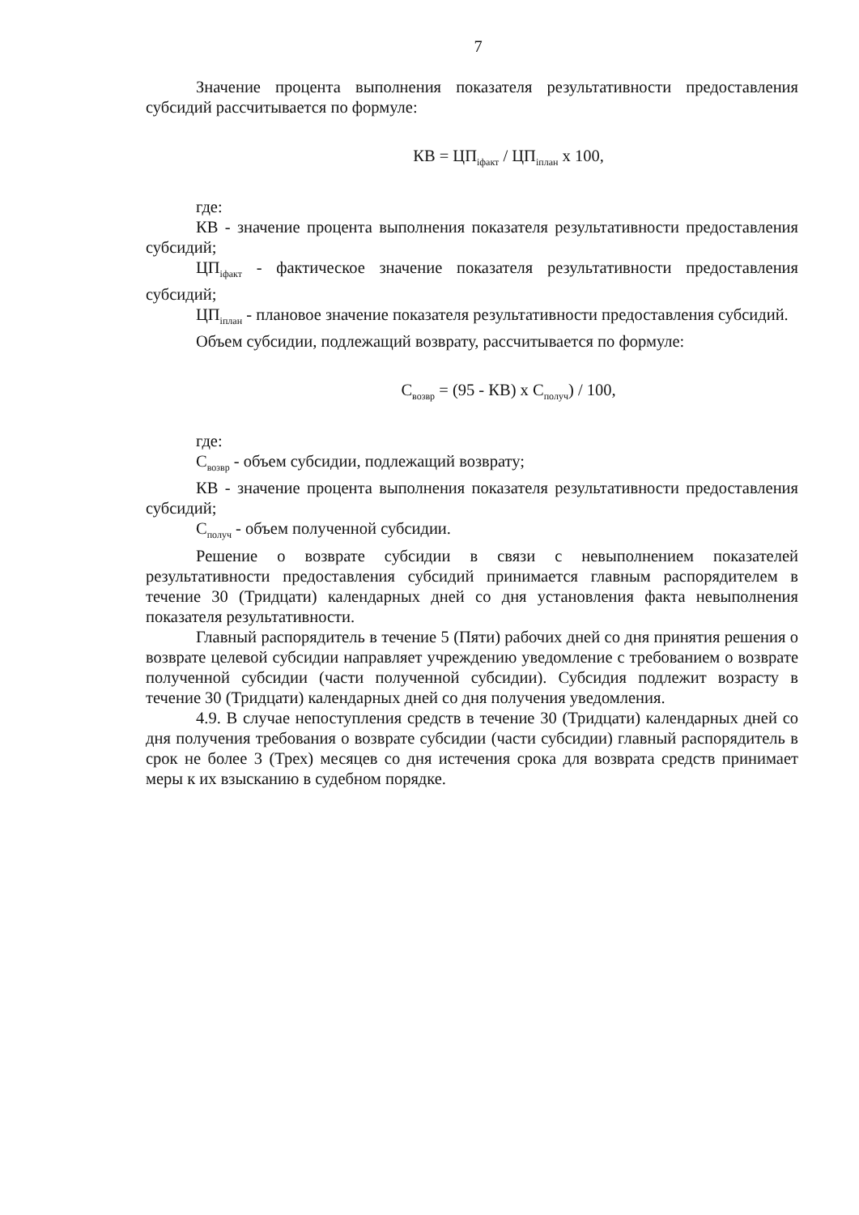7
Значение процента выполнения показателя результативности предоставления субсидий рассчитывается по формуле:
КВ = ЦП<sub>iфакт</sub> / ЦП<sub>iплан</sub> x 100,
где:
КВ - значение процента выполнения показателя результативности предоставления субсидий;
ЦП<sub>iфакт</sub> - фактическое значение показателя результативности предоставления субсидий;
ЦП<sub>iплан</sub> - плановое значение показателя результативности предоставления субсидий.
Объем субсидии, подлежащий возврату, рассчитывается по формуле:
С<sub>возвр</sub> = (95 - КВ) x С<sub>получ</sub>) / 100,
где:
С<sub>возвр</sub> - объем субсидии, подлежащий возврату;
КВ - значение процента выполнения показателя результативности предоставления субсидий;
С<sub>получ</sub> - объем полученной субсидии.
Решение о возврате субсидии в связи с невыполнением показателей результативности предоставления субсидий принимается главным распорядителем в течение 30 (Тридцати) календарных дней со дня установления факта невыполнения показателя результативности.
Главный распорядитель в течение 5 (Пяти) рабочих дней со дня принятия решения о возврате целевой субсидии направляет учреждению уведомление с требованием о возврате полученной субсидии (части полученной субсидии). Субсидия подлежит возрасту в течение 30 (Тридцати) календарных дней со дня получения уведомления.
4.9. В случае непоступления средств в течение 30 (Тридцати) календарных дней со дня получения требования о возврате субсидии (части субсидии) главный распорядитель в срок не более 3 (Трех) месяцев со дня истечения срока для возврата средств принимает меры к их взысканию в судебном порядке.